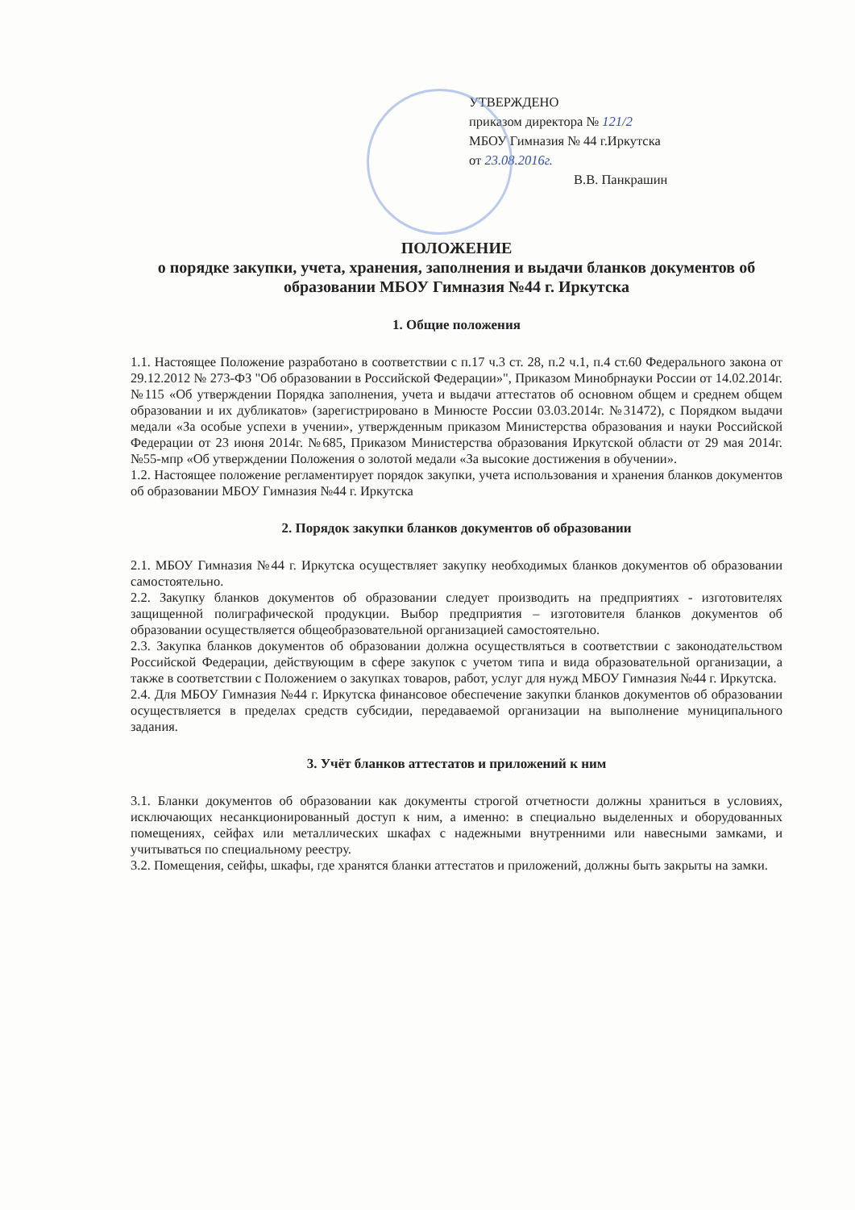УТВЕРЖДЕНО
приказом директора № 121/2
МБОУ Гимназия № 44 г.Иркутска
от 23.08.2016г.
В.В. Панкрашин
ПОЛОЖЕНИЕ
о порядке закупки, учета, хранения, заполнения и выдачи бланков документов об образовании МБОУ Гимназия №44 г. Иркутска
1. Общие положения
1.1. Настоящее Положение разработано в соответствии с п.17 ч.3 ст. 28, п.2 ч.1, п.4 ст.60 Федерального закона от 29.12.2012 № 273-ФЗ "Об образовании в Российской Федерации»", Приказом Минобрнауки России от 14.02.2014г. №115 «Об утверждении Порядка заполнения, учета и выдачи аттестатов об основном общем и среднем общем образовании и их дубликатов» (зарегистрировано в Минюсте России 03.03.2014г. №31472), с Порядком выдачи медали «За особые успехи в учении», утвержденным приказом Министерства образования и науки Российской Федерации от 23 июня 2014г. №685, Приказом Министерства образования Иркутской области от 29 мая 2014г. №55-мпр «Об утверждении Положения о золотой медали «За высокие достижения в обучении».
1.2. Настоящее положение регламентирует порядок закупки, учета использования и хранения бланков документов об образовании МБОУ Гимназия №44 г. Иркутска
2. Порядок закупки бланков документов об образовании
2.1. МБОУ Гимназия №44 г. Иркутска осуществляет закупку необходимых бланков документов об образовании самостоятельно.
2.2. Закупку бланков документов об образовании следует производить на предприятиях - изготовителях защищенной полиграфической продукции. Выбор предприятия – изготовителя бланков документов об образовании осуществляется общеобразовательной организацией самостоятельно.
2.3. Закупка бланков документов об образовании должна осуществляться в соответствии с законодательством Российской Федерации, действующим в сфере закупок с учетом типа и вида образовательной организации, а также в соответствии с Положением о закупках товаров, работ, услуг для нужд МБОУ Гимназия №44 г. Иркутска.
2.4. Для МБОУ Гимназия №44 г. Иркутска финансовое обеспечение закупки бланков документов об образовании осуществляется в пределах средств субсидии, передаваемой организации на выполнение муниципального задания.
3. Учёт бланков аттестатов и приложений к ним
3.1. Бланки документов об образовании как документы строгой отчетности должны храниться в условиях, исключающих несанкционированный доступ к ним, а именно: в специально выделенных и оборудованных помещениях, сейфах или металлических шкафах с надежными внутренними или навесными замками, и учитываться по специальному реестру.
3.2. Помещения, сейфы, шкафы, где хранятся бланки аттестатов и приложений, должны быть закрыты на замки.